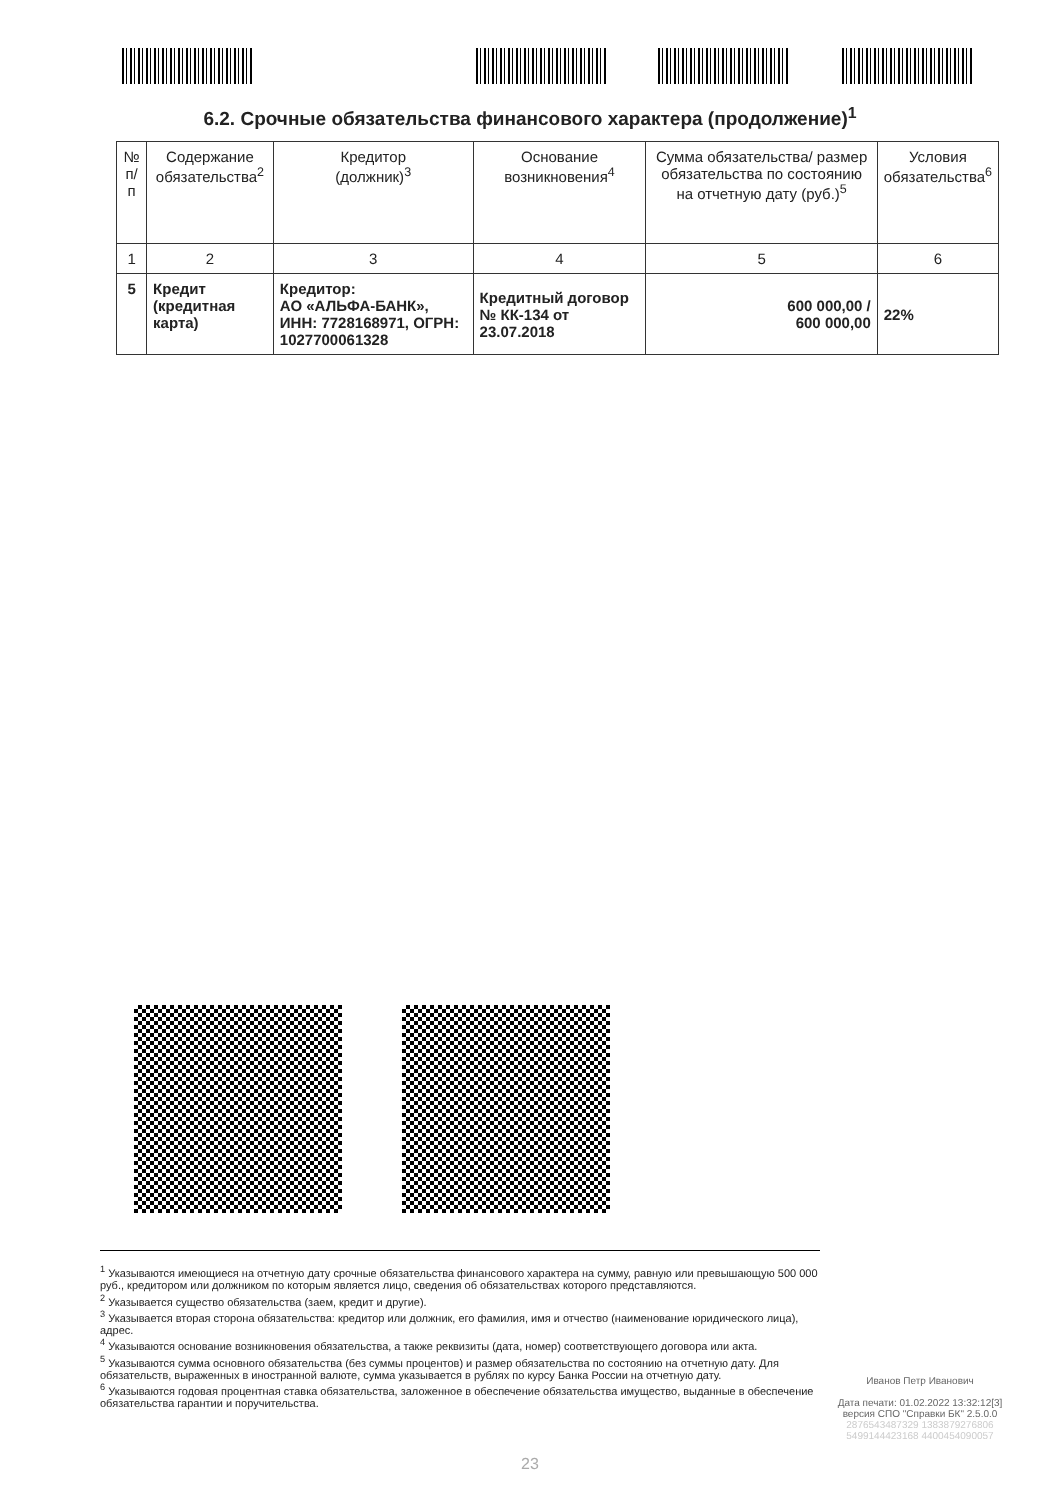6.2. Срочные обязательства финансового характера (продолжение)<sup>1</sup>
| № п/п | Содержание обязательства<sup>2</sup> | Кредитор (должник)<sup>3</sup> | Основание возникновения<sup>4</sup> | Сумма обязательства/ размер обязательства по состоянию на отчетную дату (руб.)<sup>5</sup> | Условия обязательства<sup>6</sup> |
| --- | --- | --- | --- | --- | --- |
| 1 | 2 | 3 | 4 | 5 | 6 |
| 5 | Кредит (кредитная карта) | Кредитор: АО «АЛЬФА-БАНК», ИНН: 7728168971, ОГРН: 1027700061328 | Кредитный договор № КК-134 от 23.07.2018 | 600 000,00 / 600 000,00 | 22% |
<sup>1</sup> Указываются имеющиеся на отчетную дату срочные обязательства финансового характера на сумму, равную или превышающую 500 000 руб., кредитором или должником по которым является лицо, сведения об обязательствах которого представляются.
<sup>2</sup> Указывается существо обязательства (заем, кредит и другие).
<sup>3</sup> Указывается вторая сторона обязательства: кредитор или должник, его фамилия, имя и отчество (наименование юридического лица), адрес.
<sup>4</sup> Указываются основание возникновения обязательства, а также реквизиты (дата, номер) соответствующего договора или акта.
<sup>5</sup> Указываются сумма основного обязательства (без суммы процентов) и размер обязательства по состоянию на отчетную дату. Для обязательств, выраженных в иностранной валюте, сумма указывается в рублях по курсу Банка России на отчетную дату.
<sup>6</sup> Указываются годовая процентная ставка обязательства, заложенное в обеспечение обязательства имущество, выданные в обеспечение обязательства гарантии и поручительства.
Иванов Петр Иванович
Дата печати: 01.02.2022 13:32:12[3]
версия СПО "Справки БК" 2.5.0.0
2876543487329 1383879276806
5499144423168 4400454090057
23